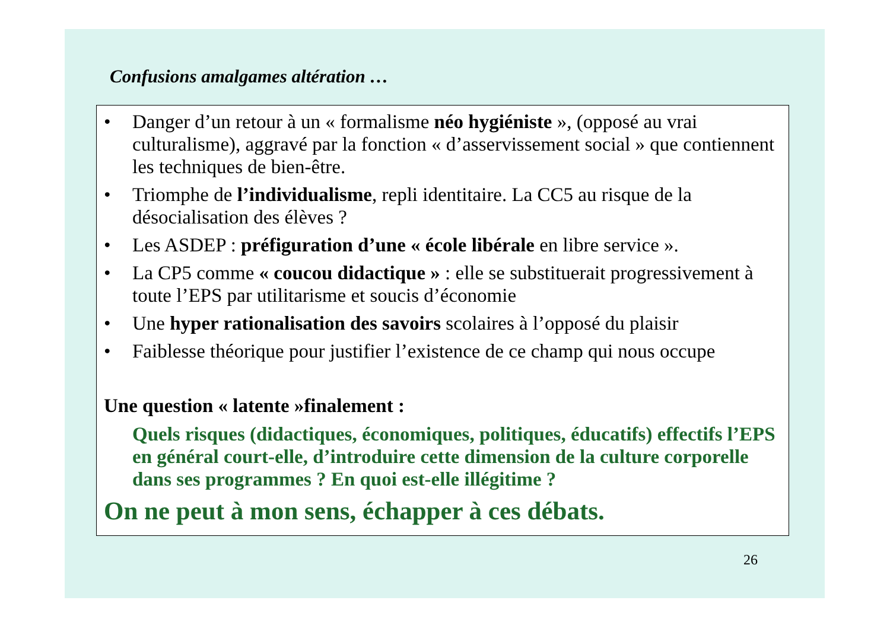Confusions amalgames altération …
• Danger d’un retour à un « formalisme néo hygiéniste », (opposé au vrai culturalisme), aggravé par la fonction « d’asservissement social » que contiennent les techniques de bien-être.
• Triomphe de l’individualisme, repli identitaire. La CC5 au risque de la désocialisation des élèves ?
• Les ASDEP : préfiguration d’une « école libérale en libre service ».
• La CP5 comme « coucou didactique » : elle se substituerait progressivement à toute l’EPS par utilitarisme et soucis d’économie
• Une hyper rationalisation des savoirs scolaires à l’opposé du plaisir
• Faiblesse théorique pour justifier l’existence de ce champ qui nous occupe
Une question « latente »finalement :
Quels risques (didactiques, économiques, politiques, éducatifs) effectifs l’EPS en général court-elle, d’introduire cette dimension de la culture corporelle dans ses programmes ? En quoi est-elle illégitime ?
On ne peut à mon sens, échapper à ces débats.
26